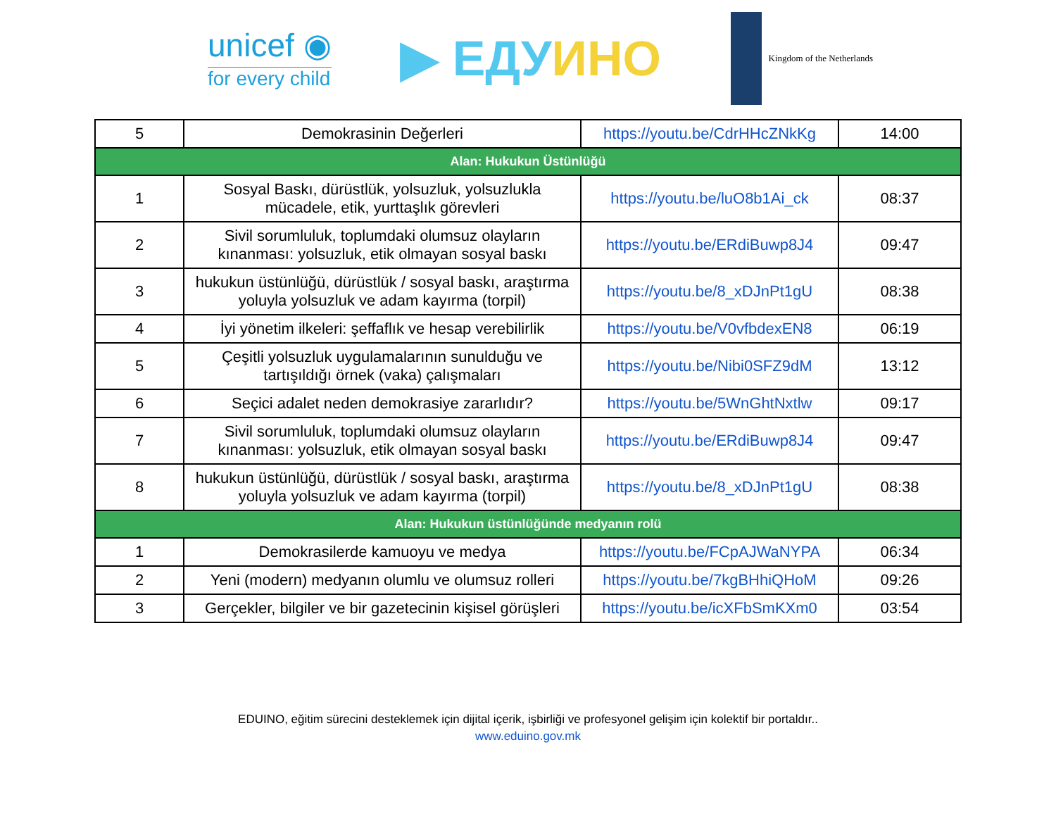unicef ◉
for every child
▶ ЕДУИНО
Kingdom of the Netherlands
| 5 | Demokrasinin Değerleri | https://youtu.be/CdrHHcZNkKg | 14:00 |
| Alan: Hukukun Üstünlüğü | | | |
| 1 | Sosyal Baskı, dürüstlük, yolsuzluk, yolsuzlukla mücadele, etik, yurttaşlık görevleri | https://youtu.be/luO8b1Ai_ck | 08:37 |
| 2 | Sivil sorumluluk, toplumdaki olumsuz olayların kınanması: yolsuzluk, etik olmayan sosyal baskı | https://youtu.be/ERdiBuwp8J4 | 09:47 |
| 3 | hukukun üstünlüğü, dürüstlük / sosyal baskı, araştırma yoluyla yolsuzluk ve adam kayırma (torpil) | https://youtu.be/8_xDJnPt1gU | 08:38 |
| 4 | İyi yönetim ilkeleri: şeffaflık ve hesap verebilirlik | https://youtu.be/V0vfbdexEN8 | 06:19 |
| 5 | Çeşitli yolsuzluk uygulamalarının sunulduğu ve tartışıldığı örnek (vaka) çalışmaları | https://youtu.be/Nibi0SFZ9dM | 13:12 |
| 6 | Seçici adalet neden demokrasiye zararlıdır? | https://youtu.be/5WnGhtNxtlw | 09:17 |
| 7 | Sivil sorumluluk, toplumdaki olumsuz olayların kınanması: yolsuzluk, etik olmayan sosyal baskı | https://youtu.be/ERdiBuwp8J4 | 09:47 |
| 8 | hukukun üstünlüğü, dürüstlük / sosyal baskı, araştırma yoluyla yolsuzluk ve adam kayırma (torpil) | https://youtu.be/8_xDJnPt1gU | 08:38 |
| Alan: Hukukun üstünlüğünde medyanın rolü | | | |
| 1 | Demokrasilerde kamuoyu ve medya | https://youtu.be/FCpAJWaNYPA | 06:34 |
| 2 | Yeni (modern) medyanın olumlu ve olumsuz rolleri | https://youtu.be/7kgBHhiQHoM | 09:26 |
| 3 | Gerçekler, bilgiler ve bir gazetecinin kişisel görüşleri | https://youtu.be/icXFbSmKXm0 | 03:54 |
EDUINO, eğitim sürecini desteklemek için dijital içerik, işbirliği ve profesyonel gelişim için kolektif bir portaldır..
www.eduino.gov.mk